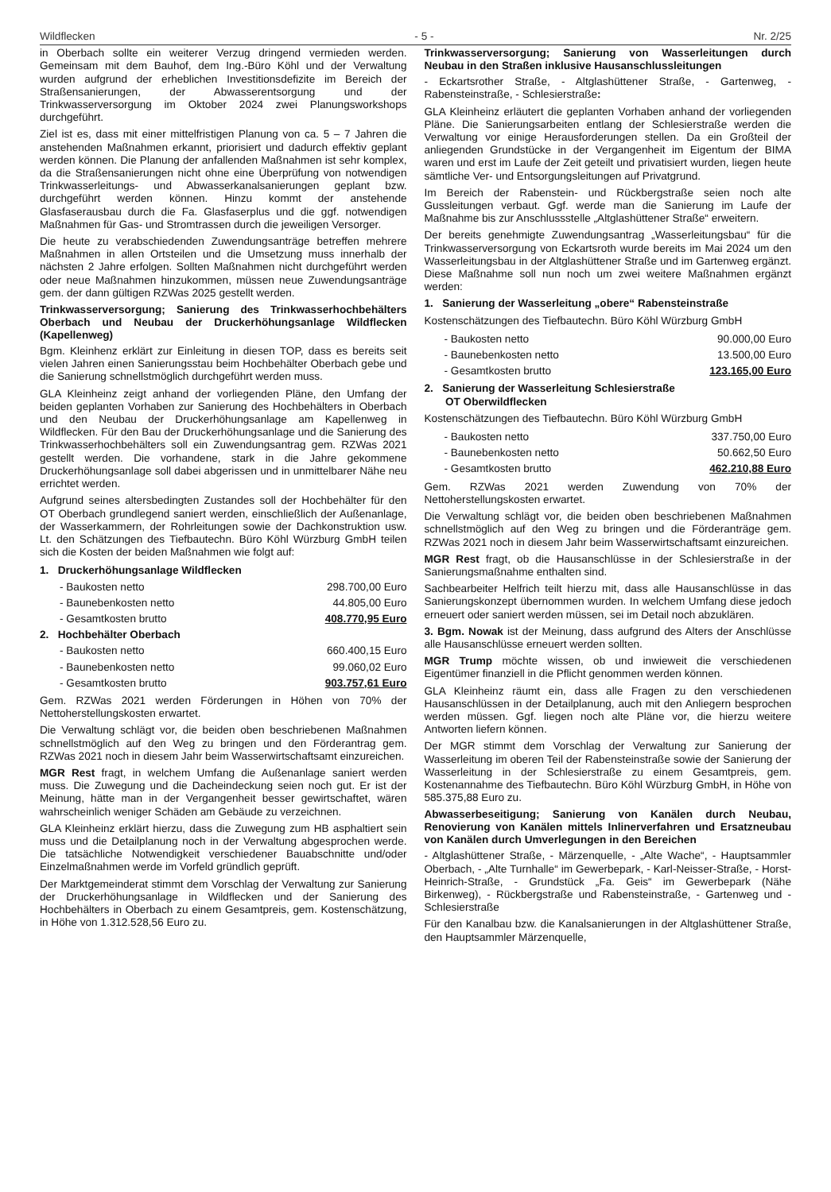Wildflecken - 5 - Nr. 2/25
in Oberbach sollte ein weiterer Verzug dringend vermieden werden. Gemeinsam mit dem Bauhof, dem Ing.-Büro Köhl und der Verwaltung wurden aufgrund der erheblichen Investitionsdefizite im Bereich der Straßensanierungen, der Abwasserentsorgung und der Trinkwasserversorgung im Oktober 2024 zwei Planungsworkshops durchgeführt.
Ziel ist es, dass mit einer mittelfristigen Planung von ca. 5 – 7 Jahren die anstehenden Maßnahmen erkannt, priorisiert und dadurch effektiv geplant werden können. Die Planung der anfallenden Maßnahmen ist sehr komplex, da die Straßensanierungen nicht ohne eine Überprüfung von notwendigen Trinkwasserleitungs- und Abwasserkanalsanierungen geplant bzw. durchgeführt werden können. Hinzu kommt der anstehende Glasfaserausbau durch die Fa. Glasfaserplus und die ggf. notwendigen Maßnahmen für Gas- und Stromtrassen durch die jeweiligen Versorger.
Die heute zu verabschiedenden Zuwendungsanträge betreffen mehrere Maßnahmen in allen Ortsteilen und die Umsetzung muss innerhalb der nächsten 2 Jahre erfolgen. Sollten Maßnahmen nicht durchgeführt werden oder neue Maßnahmen hinzukommen, müssen neue Zuwendungsanträge gem. der dann gültigen RZWas 2025 gestellt werden.
Trinkwasserversorgung; Sanierung des Trinkwasserhochbehälters Oberbach und Neubau der Druckerhöhungsanlage Wildflecken (Kapellenweg)
Bgm. Kleinhenz erklärt zur Einleitung in diesen TOP, dass es bereits seit vielen Jahren einen Sanierungsstau beim Hochbehälter Oberbach gebe und die Sanierung schnellstmöglich durchgeführt werden muss.
GLA Kleinheinz zeigt anhand der vorliegenden Pläne, den Umfang der beiden geplanten Vorhaben zur Sanierung des Hochbehälters in Oberbach und den Neubau der Druckerhöhungsanlage am Kapellenweg in Wildflecken. Für den Bau der Druckerhöhungsanlage und die Sanierung des Trinkwasserhochbehälters soll ein Zuwendungsantrag gem. RZWas 2021 gestellt werden. Die vorhandene, stark in die Jahre gekommene Druckerhöhungsanlage soll dabei abgerissen und in unmittelbarer Nähe neu errichtet werden.
Aufgrund seines altersbedingten Zustandes soll der Hochbehälter für den OT Oberbach grundlegend saniert werden, einschließlich der Außenanlage, der Wasserkammern, der Rohrleitungen sowie der Dachkonstruktion usw. Lt. den Schätzungen des Tiefbautechn. Büro Köhl Würzburg GmbH teilen sich die Kosten der beiden Maßnahmen wie folgt auf:
| 1. Druckerhöhungsanlage Wildflecken | |
| - Baukosten netto | 298.700,00 Euro |
| - Baunebenkosten netto | 44.805,00 Euro |
| - Gesamtkosten brutto | 408.770,95 Euro |
| 2. Hochbehälter Oberbach | |
| - Baukosten netto | 660.400,15 Euro |
| - Baunebenkosten netto | 99.060,02 Euro |
| - Gesamtkosten brutto | 903.757,61 Euro |
Gem. RZWas 2021 werden Förderungen in Höhen von 70% der Nettoherstellungskosten erwartet.
Die Verwaltung schlägt vor, die beiden oben beschriebenen Maßnahmen schnellstmöglich auf den Weg zu bringen und den Förderantrag gem. RZWas 2021 noch in diesem Jahr beim Wasserwirtschaftsamt einzureichen.
MGR Rest fragt, in welchem Umfang die Außenanlage saniert werden muss. Die Zuwegung und die Dacheindeckung seien noch gut. Er ist der Meinung, hätte man in der Vergangenheit besser gewirtschaftet, wären wahrscheinlich weniger Schäden am Gebäude zu verzeichnen.
GLA Kleinheinz erklärt hierzu, dass die Zuwegung zum HB asphaltiert sein muss und die Detailplanung noch in der Verwaltung abgesprochen werde. Die tatsächliche Notwendigkeit verschiedener Bauabschnitte und/oder Einzelmaßnahmen werde im Vorfeld gründlich geprüft.
Der Marktgemeinderat stimmt dem Vorschlag der Verwaltung zur Sanierung der Druckerhöhungsanlage in Wildflecken und der Sanierung des Hochbehälters in Oberbach zu einem Gesamtpreis, gem. Kostenschätzung, in Höhe von 1.312.528,56 Euro zu.
Trinkwasserversorgung; Sanierung von Wasserleitungen durch Neubau in den Straßen inklusive Hausanschlussleitungen
- Eckartsrother Straße, - Altglashüttener Straße, - Gartenweg, - Rabensteinstraße, - Schlesierstraße:
GLA Kleinheinz erläutert die geplanten Vorhaben anhand der vorliegenden Pläne. Die Sanierungsarbeiten entlang der Schlesierstraße werden die Verwaltung vor einige Herausforderungen stellen. Da ein Großteil der anliegenden Grundstücke in der Vergangenheit im Eigentum der BIMA waren und erst im Laufe der Zeit geteilt und privatisiert wurden, liegen heute sämtliche Ver- und Entsorgungsleitungen auf Privatgrund.
Im Bereich der Rabenstein- und Rückbergstraße seien noch alte Gussleitungen verbaut. Ggf. werde man die Sanierung im Laufe der Maßnahme bis zur Anschlussstelle „Altglashüttener Straße“ erweitern.
Der bereits genehmigte Zuwendungsantrag „Wasserleitungsbau“ für die Trinkwasserversorgung von Eckartsroth wurde bereits im Mai 2024 um den Wasserleitungsbau in der Altglashüttener Straße und im Gartenweg ergänzt. Diese Maßnahme soll nun noch um zwei weitere Maßnahmen ergänzt werden:
1. Sanierung der Wasserleitung „obere“ Rabensteinstraße
Kostenschätzungen des Tiefbautechn. Büro Köhl Würzburg GmbH
| - Baukosten netto | 90.000,00 Euro |
| - Baunebenkosten netto | 13.500,00 Euro |
| - Gesamtkosten brutto | 123.165,00 Euro |
2. Sanierung der Wasserleitung Schlesierstraße
OT Oberwildflecken
Kostenschätzungen des Tiefbautechn. Büro Köhl Würzburg GmbH
| - Baukosten netto | 337.750,00 Euro |
| - Baunebenkosten netto | 50.662,50 Euro |
| - Gesamtkosten brutto | 462.210,88 Euro |
Gem. RZWas 2021 werden Zuwendung von 70% der Nettoherstellungskosten erwartet.
Die Verwaltung schlägt vor, die beiden oben beschriebenen Maßnahmen schnellstmöglich auf den Weg zu bringen und die Förderanträge gem. RZWas 2021 noch in diesem Jahr beim Wasserwirtschaftsamt einzureichen.
MGR Rest fragt, ob die Hausanschlüsse in der Schlesierstraße in der Sanierungsmaßnahme enthalten sind.
Sachbearbeiter Helfrich teilt hierzu mit, dass alle Hausanschlüsse in das Sanierungskonzept übernommen wurden. In welchem Umfang diese jedoch erneuert oder saniert werden müssen, sei im Detail noch abzuklären.
3. Bgm. Nowak ist der Meinung, dass aufgrund des Alters der Anschlüsse alle Hausanschlüsse erneuert werden sollten.
MGR Trump möchte wissen, ob und inwieweit die verschiedenen Eigentümer finanziell in die Pflicht genommen werden können.
GLA Kleinheinz räumt ein, dass alle Fragen zu den verschiedenen Hausanschlüssen in der Detailplanung, auch mit den Anliegern besprochen werden müssen. Ggf. liegen noch alte Pläne vor, die hierzu weitere Antworten liefern können.
Der MGR stimmt dem Vorschlag der Verwaltung zur Sanierung der Wasserleitung im oberen Teil der Rabensteinstraße sowie der Sanierung der Wasserleitung in der Schlesierstraße zu einem Gesamtpreis, gem. Kostenannahme des Tiefbautechn. Büro Köhl Würzburg GmbH, in Höhe von 585.375,88 Euro zu.
Abwasserbeseitigung; Sanierung von Kanälen durch Neubau, Renovierung von Kanälen mittels Inlinerverfahren und Ersatzneubau von Kanälen durch Umverlegungen in den Bereichen
- Altglashüttener Straße, - Märzenquelle, - „Alte Wache“, - Hauptsammler Oberbach, - „Alte Turnhalle“ im Gewerbepark, - Karl-Neisser-Straße, - Horst-Heinrich-Straße, - Grundstück „Fa. Geis“ im Gewerbepark (Nähe Birkenweg), - Rückbergstraße und Rabensteinstraße, - Gartenweg und - Schlesierstraße
Für den Kanalbau bzw. die Kanalsanierungen in der Altglashüttener Straße, den Hauptsammler Märzenquelle,